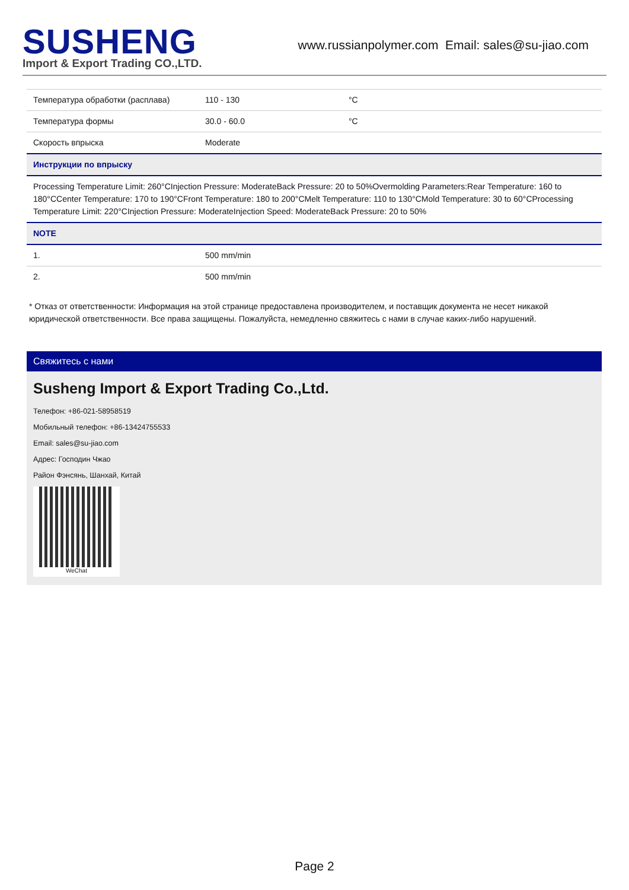SUSHENG
Import & Export Trading CO.,LTD.
www.russianpolymer.com Email: sales@su-jiao.com
| Температура обработки (расплава) | 110 - 130 | °C |
| Температура формы | 30.0 - 60.0 | °C |
| Скорость впрыска | Moderate | |
| Инструкции по впрыску | | |
| Processing Temperature Limit: 260°CInjection Pressure: ModerateBack Pressure: 20 to 50%Overmolding Parameters:Rear Temperature: 160 to 180°CCenter Temperature: 170 to 190°CFront Temperature: 180 to 200°CMelt Temperature: 110 to 130°CMold Temperature: 30 to 60°CProcessing Temperature Limit: 220°CInjection Pressure: ModerateInjection Speed: ModerateBack Pressure: 20 to 50% | | |
| NOTE | | |
| 1. | 500 mm/min | |
| 2. | 500 mm/min | |
* Отказ от ответственности: Информация на этой странице предоставлена производителем, и поставщик документа не несет никакой юридической ответственности. Все права защищены. Пожалуйста, немедленно свяжитесь с нами в случае каких-либо нарушений.
Свяжитесь с нами
Susheng Import & Export Trading Co.,Ltd.
Телефон: +86-021-58958519
Мобильный телефон: +86-13424755533
Email: sales@su-jiao.com
Адрес: Господин Чжао
Район Фэнсянь, Шанхай, Китай
WeChat
Page 2